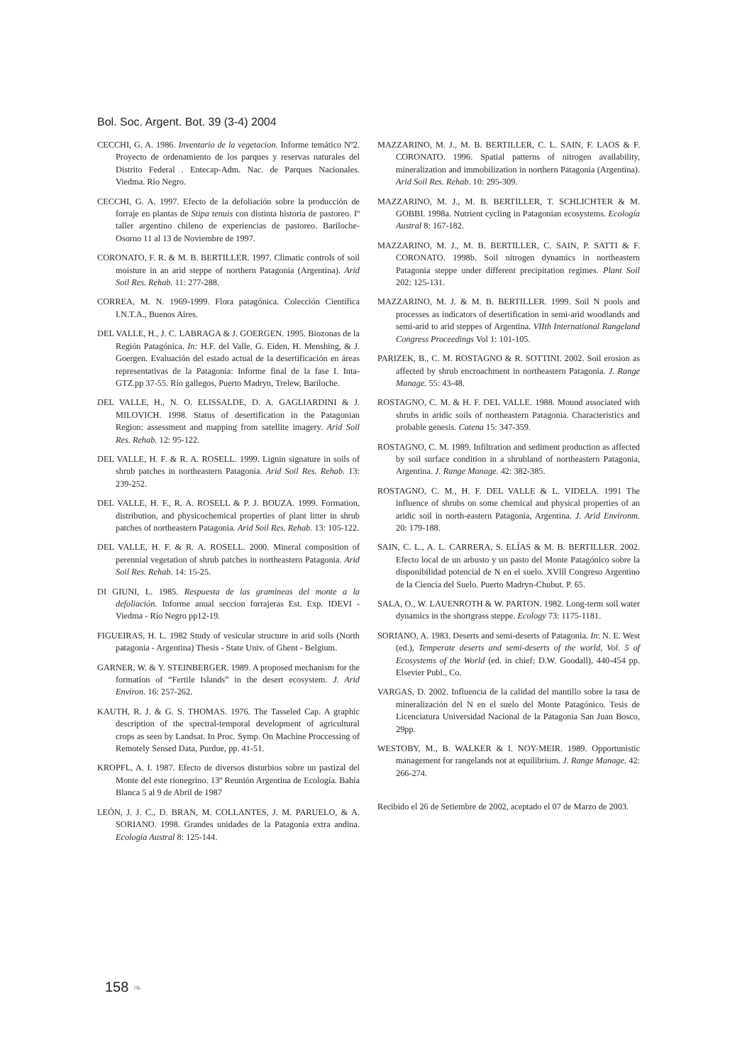Bol. Soc. Argent. Bot. 39 (3-4) 2004
CECCHI, G. A. 1986. Inventario de la vegetacion. Informe temático Nº2. Proyecto de ordenamiento de los parques y reservas naturales del Distrito Federal . Entecap-Adm. Nac. de Parques Nacionales. Viedma. Río Negro.
CECCHI, G. A. 1997. Efecto de la defoliación sobre la producción de forraje en plantas de Stipa tenuis con distinta historia de pastoreo. Iº taller argentino chileno de experiencias de pastoreo. Bariloche-Osorno 11 al 13 de Noviembre de 1997.
CORONATO, F. R. & M. B. BERTILLER. 1997. Climatic controls of soil moisture in an arid steppe of northern Patagonia (Argentina). Arid Soil Res. Rehab. 11: 277-288.
CORREA, M. N. 1969-1999. Flora patagónica. Colección Científica I.N.T.A., Buenos Aires.
DEL VALLE, H., J. C. LABRAGA & J. GOERGEN. 1995. Biozonas de la Región Patagónica. In: H.F. del Valle, G. Eiden, H. Menshing, & J. Goergen. Evaluación del estado actual de la desertificación en áreas representativas de la Patagonia: Informe final de la fase I. Inta-GTZ.pp 37-55. Río gallegos, Puerto Madryn, Trelew, Bariloche.
DEL VALLE, H., N. O. ELISSALDE, D. A. GAGLIARDINI & J. MILOVICH. 1998. Status of desertification in the Patagonian Region: assessment and mapping from satellite imagery. Arid Soil Res. Rehab. 12: 95-122.
DEL VALLE, H. F. & R. A. ROSELL. 1999. Lignin signature in soils of shrub patches in northeastern Patagonia. Arid Soil Res. Rehab. 13: 239-252.
DEL VALLE, H. F., R. A. ROSELL & P. J. BOUZA. 1999. Formation, distribution, and physicochemical properties of plant litter in shrub patches of northeastern Patagonia. Arid Soil Res. Rehab. 13: 105-122.
DEL VALLE, H. F. & R. A. ROSELL. 2000. Mineral composition of perennial vegetation of shrub patches in northeastern Patagonia. Arid Soil Res. Rehab. 14: 15-25.
DI GIUNI, L. 1985. Respuesta de las gramineas del monte a la defoliación. Informe anual seccion forrajeras Est. Exp. IDEVI - Viedma - Río Negro pp12-19.
FIGUEIRAS, H. L. 1982 Study of vesicular structure in arid soils (North patagonia - Argentina) Thesis - State Univ. of Ghent - Belgium.
GARNER, W. & Y. STEINBERGER. 1989. A proposed mechanism for the formation of “Fertile Islands” in the desert ecosystem. J. Arid Environ. 16: 257-262.
KAUTH, R. J. & G. S. THOMAS. 1976. The Tasseled Cap. A graphic description of the spectral-temporal development of agricultural crops as seen by Landsat. In Proc. Symp. On Machine Proccessing of Remotely Sensed Data, Purdue, pp. 41-51.
KROPFL, A. I. 1987. Efecto de diversos disturbios sobre un pastizal del Monte del este rionegrino. 13º Reunión Argentina de Ecología. Bahía Blanca 5 al 9 de Abril de 1987
LEÓN, J. J. C., D. BRAN, M. COLLANTES, J. M. PARUELO, & A. SORIANO. 1998. Grandes unidades de la Patagonia extra andina. Ecología Austral 8: 125-144.
MAZZARINO, M. J., M. B. BERTILLER, C. L. SAIN, F. LAOS & F. CORONATO. 1996. Spatial patterns of nitrogen availability, mineralization and immobilization in northern Patagonia (Argentina). Arid Soil Res. Rehab. 10: 295-309.
MAZZARINO, M. J., M. B. BERTILLER, T. SCHLICHTER & M. GOBBI. 1998a. Nutrient cycling in Patagonian ecosystems. Ecología Austral 8: 167-182.
MAZZARINO, M. J., M. B. BERTILLER, C. SAIN, P. SATTI & F. CORONATO. 1998b. Soil nitrogen dynamics in northeastern Patagonia steppe under different precipitation regimes. Plant Soil 202: 125-131.
MAZZARINO, M. J. & M. B. BERTILLER. 1999. Soil N pools and processes as indicators of desertification in semi-arid woodlands and semi-arid to arid steppes of Argentina. VIIth International Rangeland Congress Proceedings Vol 1: 101-105.
PARIZEK, B., C. M. ROSTAGNO & R. SOTTINI. 2002. Soil erosion as affected by shrub encroachment in northeastern Patagonia. J. Range Manage. 55: 43-48.
ROSTAGNO, C. M. & H. F. DEL VALLE. 1988. Mound associated with shrubs in aridic soils of northeastern Patagonia. Characteristics and probable genesis. Catena 15: 347-359.
ROSTAGNO, C. M. 1989. Infiltration and sediment production as affected by soil surface condition in a shrubland of northeastern Patagonia, Argentina. J. Range Manage. 42: 382-385.
ROSTAGNO, C. M., H. F. DEL VALLE & L. VIDELA. 1991 The influence of shrubs on some chemical and physical properties of an aridic soil in north-eastern Patagonia, Argentina. J. Arid Environm. 20: 179-188.
SAIN, C. L., A. L. CARRERA, S. ELÍAS & M. B. BERTILLER. 2002. Efecto local de un arbusto y un pasto del Monte Patagónico sobre la disponibilidad potencial de N en el suelo. XVlll Congreso Argentino de la Ciencia del Suelo. Puerto Madryn-Chubut. P. 65.
SALA, O., W. LAUENROTH & W. PARTON. 1982. Long-term soil water dynamics in the shortgrass steppe. Ecology 73: 1175-1181.
SORIANO, A. 1983. Deserts and semi-deserts of Patagonia. In: N. E. West (ed.), Temperate deserts and semi-deserts of the world, Vol. 5 of Ecosystems of the World (ed. in chief; D.W. Goodall), 440-454 pp. Elsevier Publ., Co.
VARGAS, D. 2002. Influencia de la calidad del mantillo sobre la tasa de mineralización del N en el suelo del Monte Patagónico. Tesis de Licenciatura Universidad Nacional de la Patagonia San Juan Bosco, 29pp.
WESTOBY, M., B. WALKER & I. NOY-MEIR. 1989. Opportunistic management for rangelands not at equilibrium. J. Range Manage. 42: 266-274.
Recibido el 26 de Setiembre de 2002, aceptado el 07 de Marzo de 2003.
158 ❧